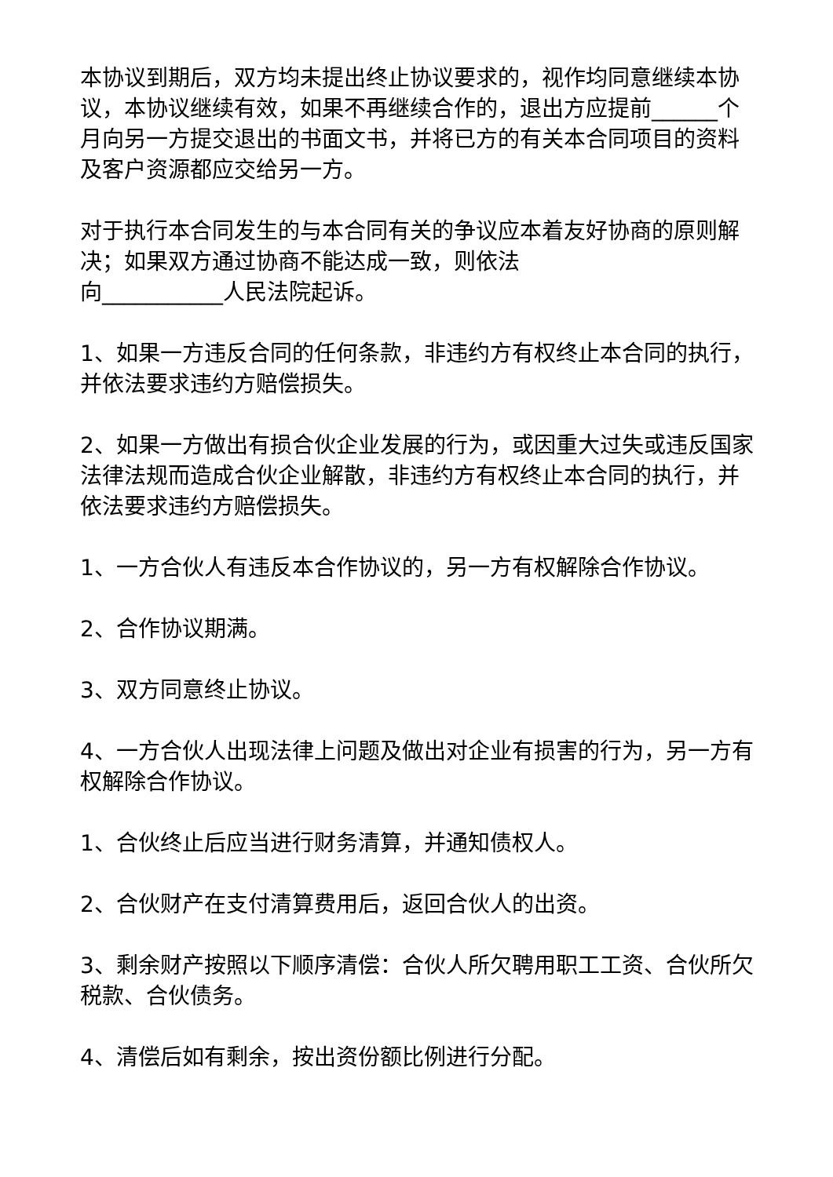本协议到期后，双方均未提出终止协议要求的，视作均同意继续本协议，本协议继续有效，如果不再继续合作的，退出方应提前______个月向另一方提交退出的书面文书，并将已方的有关本合同项目的资料及客户资源都应交给另一方。
对于执行本合同发生的与本合同有关的争议应本着友好协商的原则解决；如果双方通过协商不能达成一致，则依法
向___________人民法院起诉。
1、如果一方违反合同的任何条款，非违约方有权终止本合同的执行，并依法要求违约方赔偿损失。
2、如果一方做出有损合伙企业发展的行为，或因重大过失或违反国家法律法规而造成合伙企业解散，非违约方有权终止本合同的执行，并依法要求违约方赔偿损失。
1、一方合伙人有违反本合作协议的，另一方有权解除合作协议。
2、合作协议期满。
3、双方同意终止协议。
4、一方合伙人出现法律上问题及做出对企业有损害的行为，另一方有权解除合作协议。
1、合伙终止后应当进行财务清算，并通知债权人。
2、合伙财产在支付清算费用后，返回合伙人的出资。
3、剩余财产按照以下顺序清偿：合伙人所欠聘用职工工资、合伙所欠税款、合伙债务。
4、清偿后如有剩余，按出资份额比例进行分配。